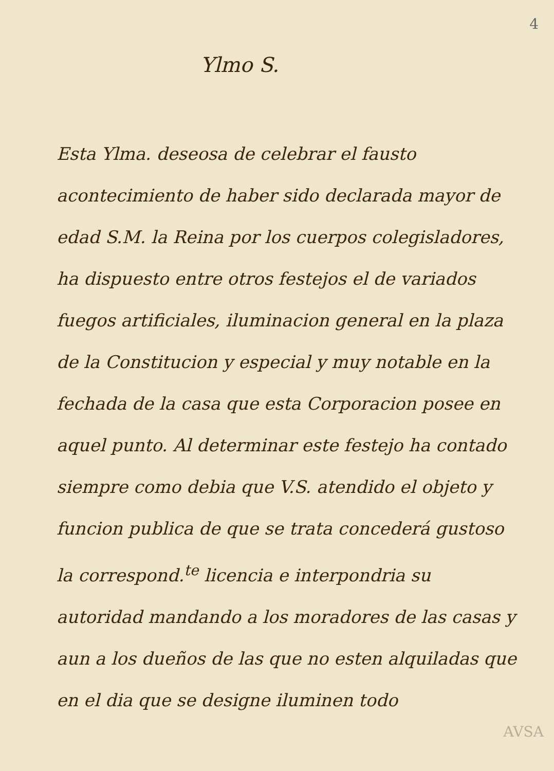4
Ylmo S.
Esta Ylma. deseosa de celebrar el fausto acontecimiento de haber sido declarada mayor de edad S.M. la Reina por los cuerpos colegisladores, ha dispuesto entre otros festejos el de variados fuegos artificiales, iluminacion general en la plaza de la Constitucion y especial y muy notable en la fechada de la casa que esta Corporacion posee en aquel punto. Al determinar este festejo ha contado siempre como debia que V.S. atendido el objeto y funcion publica de que se trata concederá gustoso la correspond.<sup>te</sup> licencia e interpondria su autoridad mandando a los moradores de las casas y aun a los dueños de las que no esten alquiladas que en el dia que se designe iluminen todo
AVSA